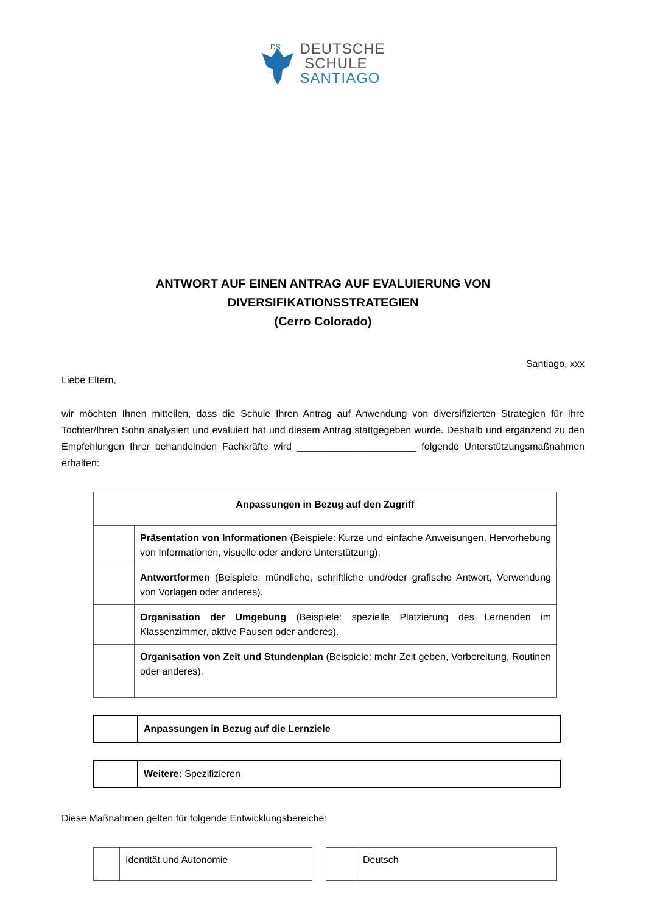DS
DEUTSCHE
SCHULE
SANTIAGO
ANTWORT AUF EINEN ANTRAG AUF EVALUIERUNG VON DIVERSIFIKATIONSSTRATEGIEN
(Cerro Colorado)
Santiago, xxx
Liebe Eltern,
wir möchten Ihnen mitteilen, dass die Schule Ihren Antrag auf Anwendung von diversifizierten Strategien für Ihre Tochter/Ihren Sohn analysiert und evaluiert hat und diesem Antrag stattgegeben wurde. Deshalb und ergänzend zu den Empfehlungen Ihrer behandelnden Fachkräfte wird ______________________ folgende Unterstützungsmaßnahmen erhalten:
| Anpassungen in Bezug auf den Zugriff | |
| | Präsentation von Informationen (Beispiele: Kurze und einfache Anweisungen, Hervorhebung von Informationen, visuelle oder andere Unterstützung). |
| | Antwortformen (Beispiele: mündliche, schriftliche und/oder grafische Antwort, Verwendung von Vorlagen oder anderes). |
| | Organisation der Umgebung (Beispiele: spezielle Platzierung des Lernenden im Klassenzimmer, aktive Pausen oder anderes). |
| | Organisation von Zeit und Stundenplan (Beispiele: mehr Zeit geben, Vorbereitung, Routinen oder anderes). |
| | Anpassungen in Bezug auf die Lernziele |
| | Weitere: Spezifizieren |
Diese Maßnahmen gelten für folgende Entwicklungsbereiche:
| | Identität und Autonomie |
| | Deutsch |